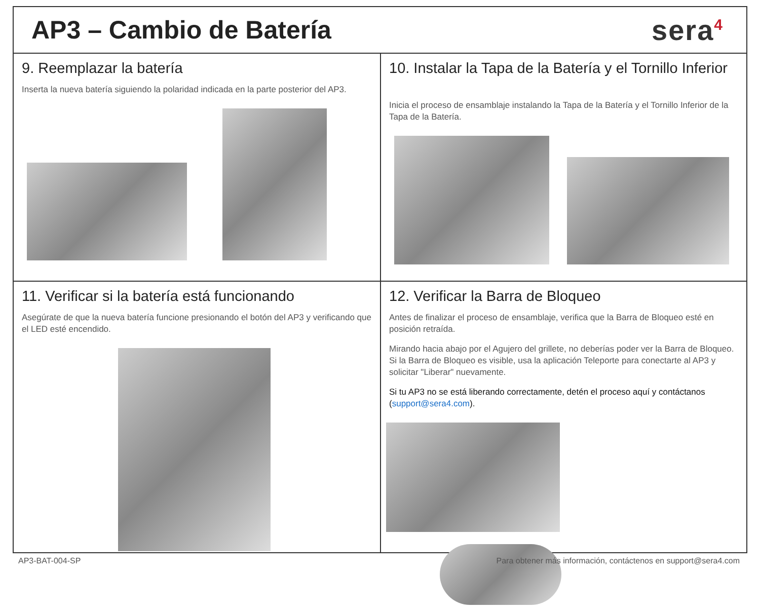AP3 – Cambio de Batería sera<sup>4</sup>
9. Reemplazar la batería
Inserta la nueva batería siguiendo la polaridad indicada en la parte posterior del AP3.
10. Instalar la Tapa de la Batería y el Tornillo Inferior
Inicia el proceso de ensamblaje instalando la Tapa de la Batería y el Tornillo Inferior de la Tapa de la Batería.
11. Verificar si la batería está funcionando
Asegúrate de que la nueva batería funcione presionando el botón del AP3 y verificando que el LED esté encendido.
12. Verificar la Barra de Bloqueo
Antes de finalizar el proceso de ensamblaje, verifica que la Barra de Bloqueo esté en posición retraída.
Mirando hacia abajo por el Agujero del grillete, no deberías poder ver la Barra de Bloqueo. Si la Barra de Bloqueo es visible, usa la aplicación Teleporte para conectarte al AP3 y solicitar "Liberar" nuevamente.
Si tu AP3 no se está liberando correctamente, detén el proceso aquí y contáctanos (support@sera4.com).
AP3-BAT-004-SP Para obtener más información, contáctenos en support@sera4.com